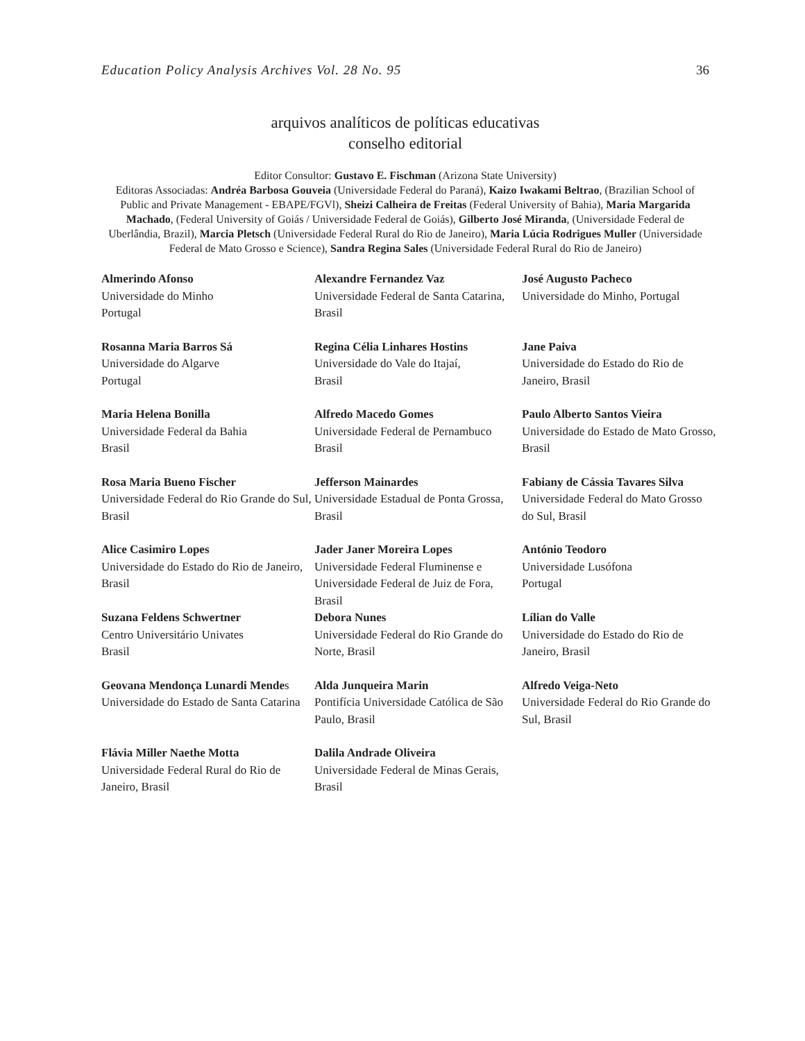Education Policy Analysis Archives Vol. 28 No. 95 36
arquivos analíticos de políticas educativas
conselho editorial
Editor Consultor: Gustavo E. Fischman (Arizona State University)
Editoras Associadas: Andréa Barbosa Gouveia (Universidade Federal do Paraná), Kaizo Iwakami Beltrao, (Brazilian School of Public and Private Management - EBAPE/FGVl), Sheizi Calheira de Freitas (Federal University of Bahia), Maria Margarida Machado, (Federal University of Goiás / Universidade Federal de Goiás), Gilberto José Miranda, (Universidade Federal de Uberlândia, Brazil), Marcia Pletsch (Universidade Federal Rural do Rio de Janeiro), Maria Lúcia Rodrigues Muller (Universidade Federal de Mato Grosso e Science), Sandra Regina Sales (Universidade Federal Rural do Rio de Janeiro)
Almerindo Afonso
Universidade do Minho
Portugal
Alexandre Fernandez Vaz
Universidade Federal de Santa Catarina, Brasil
José Augusto Pacheco
Universidade do Minho, Portugal
Rosanna Maria Barros Sá
Universidade do Algarve
Portugal
Regina Célia Linhares Hostins
Universidade do Vale do Itajaí,
Brasil
Jane Paiva
Universidade do Estado do Rio de Janeiro, Brasil
Maria Helena Bonilla
Universidade Federal da Bahia
Brasil
Alfredo Macedo Gomes
Universidade Federal de Pernambuco
Brasil
Paulo Alberto Santos Vieira
Universidade do Estado de Mato Grosso, Brasil
Rosa Maria Bueno Fischer
Universidade Federal do Rio Grande do Sul, Brasil
Jefferson Mainardes
Universidade Estadual de Ponta Grossa, Brasil
Fabiany de Cássia Tavares Silva
Universidade Federal do Mato Grosso do Sul, Brasil
Alice Casimiro Lopes
Universidade do Estado do Rio de Janeiro, Brasil
Jader Janer Moreira Lopes
Universidade Federal Fluminense e Universidade Federal de Juiz de Fora, Brasil
António Teodoro
Universidade Lusófona
Portugal
Suzana Feldens Schwertner
Centro Universitário Univates
Brasil
Debora Nunes
Universidade Federal do Rio Grande do Norte, Brasil
Lílian do Valle
Universidade do Estado do Rio de Janeiro, Brasil
Geovana Mendonça Lunardi Mendes Universidade do Estado de Santa Catarina
Alda Junqueira Marin
Pontifícia Universidade Católica de São Paulo, Brasil
Alfredo Veiga-Neto
Universidade Federal do Rio Grande do Sul, Brasil
Flávia Miller Naethe Motta
Universidade Federal Rural do Rio de Janeiro, Brasil
Dalila Andrade Oliveira
Universidade Federal de Minas Gerais, Brasil